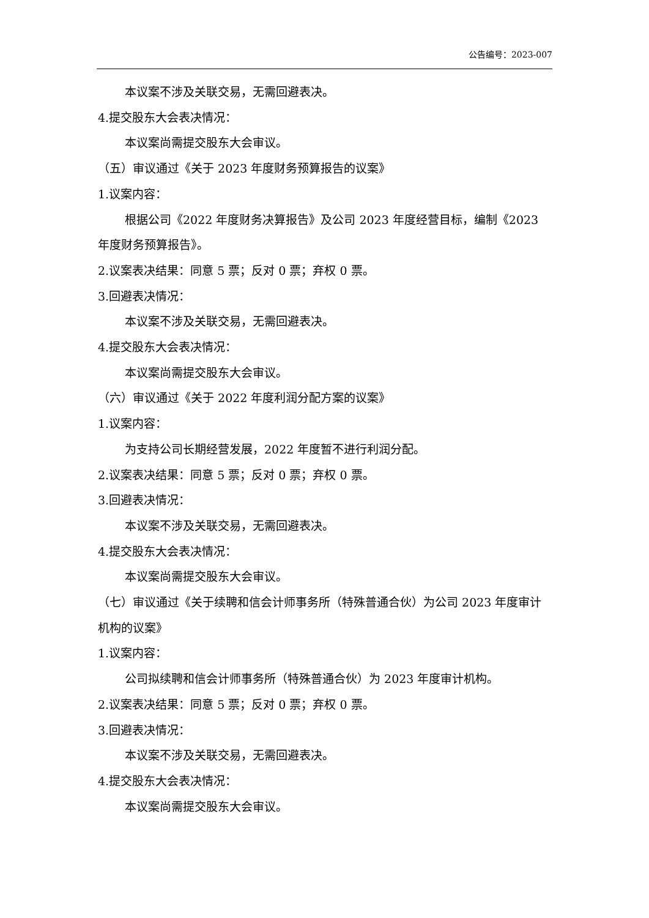公告编号：2023-007
本议案不涉及关联交易，无需回避表决。
4.提交股东大会表决情况：
本议案尚需提交股东大会审议。
（五）审议通过《关于 2023 年度财务预算报告的议案》
1.议案内容：
根据公司《2022 年度财务决算报告》及公司 2023 年度经营目标，编制《2023 年度财务预算报告》。
2.议案表决结果：同意 5 票；反对 0 票；弃权 0 票。
3.回避表决情况：
本议案不涉及关联交易，无需回避表决。
4.提交股东大会表决情况：
本议案尚需提交股东大会审议。
（六）审议通过《关于 2022 年度利润分配方案的议案》
1.议案内容：
为支持公司长期经营发展，2022 年度暂不进行利润分配。
2.议案表决结果：同意 5 票；反对 0 票；弃权 0 票。
3.回避表决情况：
本议案不涉及关联交易，无需回避表决。
4.提交股东大会表决情况：
本议案尚需提交股东大会审议。
（七）审议通过《关于续聘和信会计师事务所（特殊普通合伙）为公司 2023 年度审计机构的议案》
1.议案内容：
公司拟续聘和信会计师事务所（特殊普通合伙）为 2023 年度审计机构。
2.议案表决结果：同意 5 票；反对 0 票；弃权 0 票。
3.回避表决情况：
本议案不涉及关联交易，无需回避表决。
4.提交股东大会表决情况：
本议案尚需提交股东大会审议。